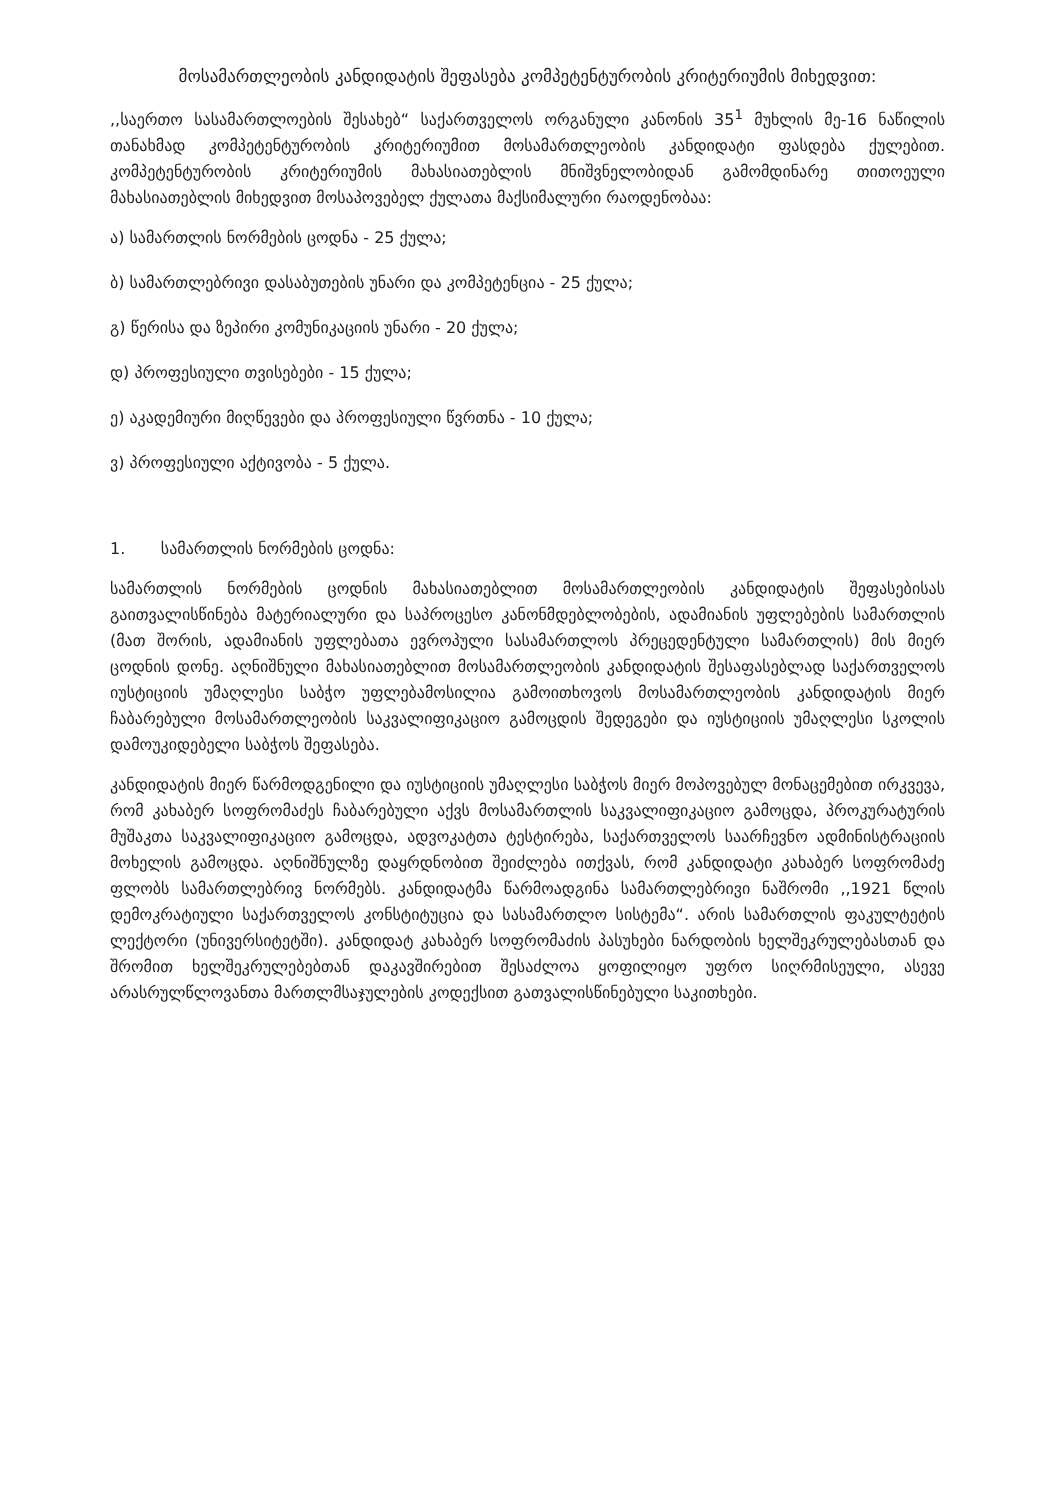მოსამართლეობის კანდიდატის შეფასება კომპეტენტურობის კრიტერიუმის მიხედვით:
,,საერთო სასამართლოების შესახებ“ საქართველოს ორგანული კანონის 35<sup>1</sup> მუხლის მე-16 ნაწილის თანახმად კომპეტენტურობის კრიტერიუმით მოსამართლეობის კანდიდატი ფასდება ქულებით. კომპეტენტურობის კრიტერიუმის მახასიათებლის მნიშვნელობიდან გამომდინარე თითოეული მახასიათებლის მიხედვით მოსაპოვებელ ქულათა მაქსიმალური რაოდენობაა:
ა) სამართლის ნორმების ცოდნა - 25 ქულა;
ბ) სამართლებრივი დასაბუთების უნარი და კომპეტენცია - 25 ქულა;
გ) წერისა და ზეპირი კომუნიკაციის უნარი - 20 ქულა;
დ) პროფესიული თვისებები - 15 ქულა;
ე) აკადემიური მიღწევები და პროფესიული წვრთნა - 10 ქულა;
ვ) პროფესიული აქტივობა - 5 ქულა.
1. სამართლის ნორმების ცოდნა:
სამართლის ნორმების ცოდნის მახასიათებლით მოსამართლეობის კანდიდატის შეფასებისას გაითვალისწინება მატერიალური და საპროცესო კანონმდებლობების, ადამიანის უფლებების სამართლის (მათ შორის, ადამიანის უფლებათა ევროპული სასამართლოს პრეცედენტული სამართლის) მის მიერ ცოდნის დონე. აღნიშნული მახასიათებლით მოსამართლეობის კანდიდატის შესაფასებლად საქართველოს იუსტიციის უმაღლესი საბჭო უფლებამოსილია გამოითხოვოს მოსამართლეობის კანდიდატის მიერ ჩაბარებული მოსამართლეობის საკვალიფიკაციო გამოცდის შედეგები და იუსტიციის უმაღლესი სკოლის დამოუკიდებელი საბჭოს შეფასება.
კანდიდატის მიერ წარმოდგენილი და იუსტიციის უმაღლესი საბჭოს მიერ მოპოვებულ მონაცემებით ირკვევა, რომ კახაბერ სოფრომაძეს ჩაბარებული აქვს მოსამართლის საკვალიფიკაციო გამოცდა, პროკურატურის მუშაკთა საკვალიფიკაციო გამოცდა, ადვოკატთა ტესტირება, საქართველოს საარჩევნო ადმინისტრაციის მოხელის გამოცდა. აღნიშნულზე დაყრდნობით შეიძლება ითქვას, რომ კანდიდატი კახაბერ სოფრომაძე ფლობს სამართლებრივ ნორმებს. კანდიდატმა წარმოადგინა სამართლებრივი ნაშრომი ,,1921 წლის დემოკრატიული საქართველოს კონსტიტუცია და სასამართლო სისტემა“. არის სამართლის ფაკულტეტის ლექტორი (უნივერსიტეტში). კანდიდატ კახაბერ სოფრომაძის პასუხები ნარდობის ხელშეკრულებასთან და შრომით ხელშეკრულებებთან დაკავშირებით შესაძლოა ყოფილიყო უფრო სიღრმისეული, ასევე არასრულწლოვანთა მართლმსაჯულების კოდექსით გათვალისწინებული საკითხები.